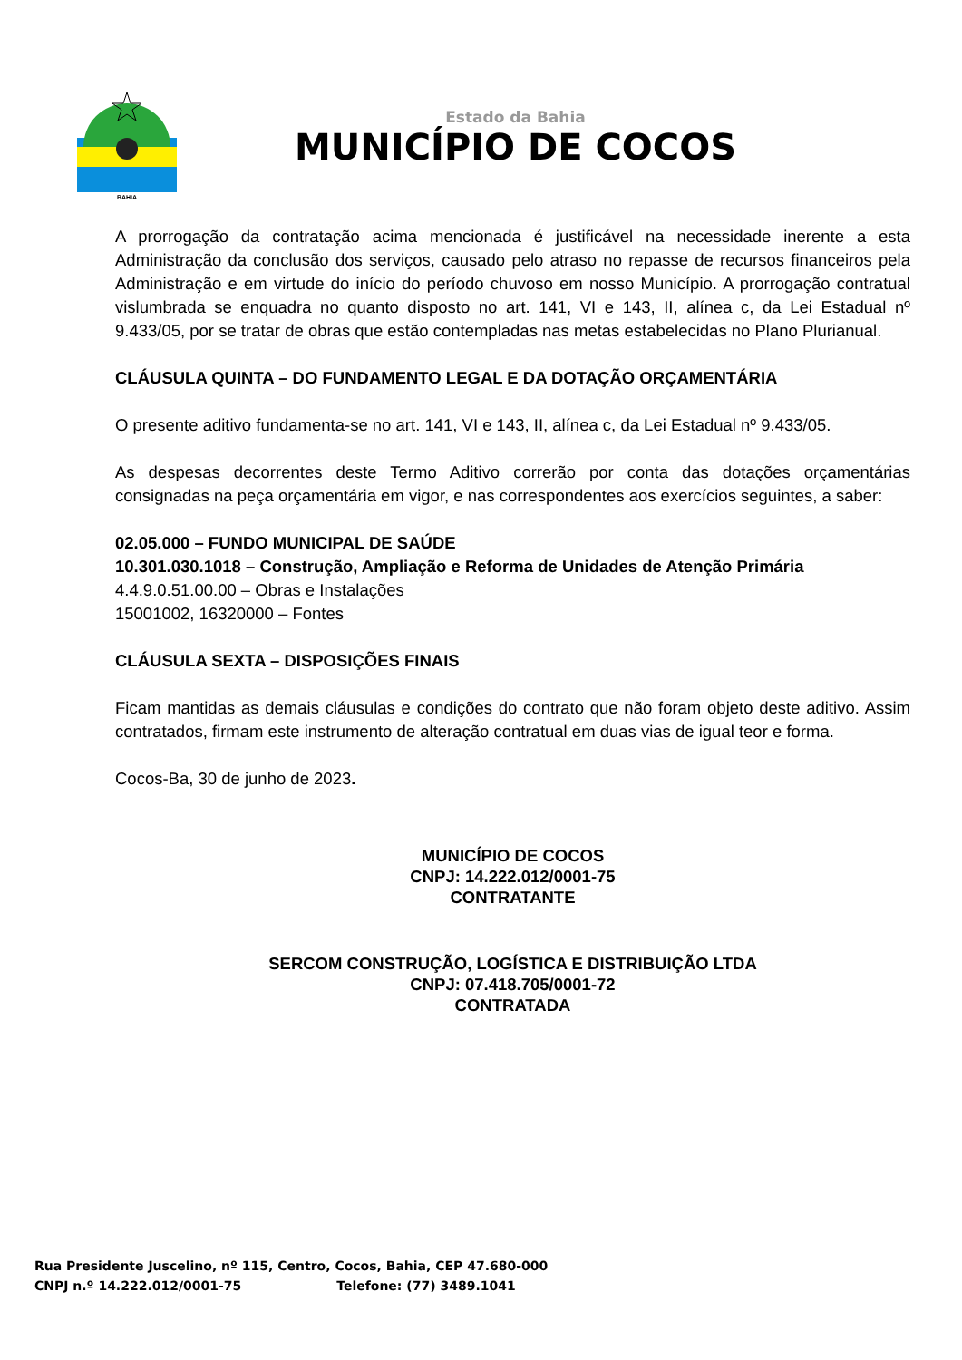BAHIA
Estado da Bahia
MUNICÍPIO DE COCOS
A prorrogação da contratação acima mencionada é justificável na necessidade inerente a esta Administração da conclusão dos serviços, causado pelo atraso no repasse de recursos financeiros pela Administração e em virtude do início do período chuvoso em nosso Município. A prorrogação contratual vislumbrada se enquadra no quanto disposto no art. 141, VI e 143, II, alínea c, da Lei Estadual nº 9.433/05, por se tratar de obras que estão contempladas nas metas estabelecidas no Plano Plurianual.
CLÁUSULA QUINTA – DO FUNDAMENTO LEGAL E DA DOTAÇÃO ORÇAMENTÁRIA
O presente aditivo fundamenta-se no art. 141, VI e 143, II, alínea c, da Lei Estadual nº 9.433/05.
As despesas decorrentes deste Termo Aditivo correrão por conta das dotações orçamentárias consignadas na peça orçamentária em vigor, e nas correspondentes aos exercícios seguintes, a saber:
02.05.000 – FUNDO MUNICIPAL DE SAÚDE
10.301.030.1018 – Construção, Ampliação e Reforma de Unidades de Atenção Primária
4.4.9.0.51.00.00 – Obras e Instalações
15001002, 16320000 – Fontes
CLÁUSULA SEXTA – DISPOSIÇÕES FINAIS
Ficam mantidas as demais cláusulas e condições do contrato que não foram objeto deste aditivo. Assim contratados, firmam este instrumento de alteração contratual em duas vias de igual teor e forma.
Cocos-Ba, 30 de junho de 2023.
MUNICÍPIO DE COCOS
CNPJ: 14.222.012/0001-75
CONTRATANTE
SERCOM CONSTRUÇÃO, LOGÍSTICA E DISTRIBUIÇÃO LTDA
CNPJ: 07.418.705/0001-72
CONTRATADA
Rua Presidente Juscelino, nº 115, Centro, Cocos, Bahia, CEP 47.680-000
CNPJ n.º 14.222.012/0001-75 Telefone: (77) 3489.1041